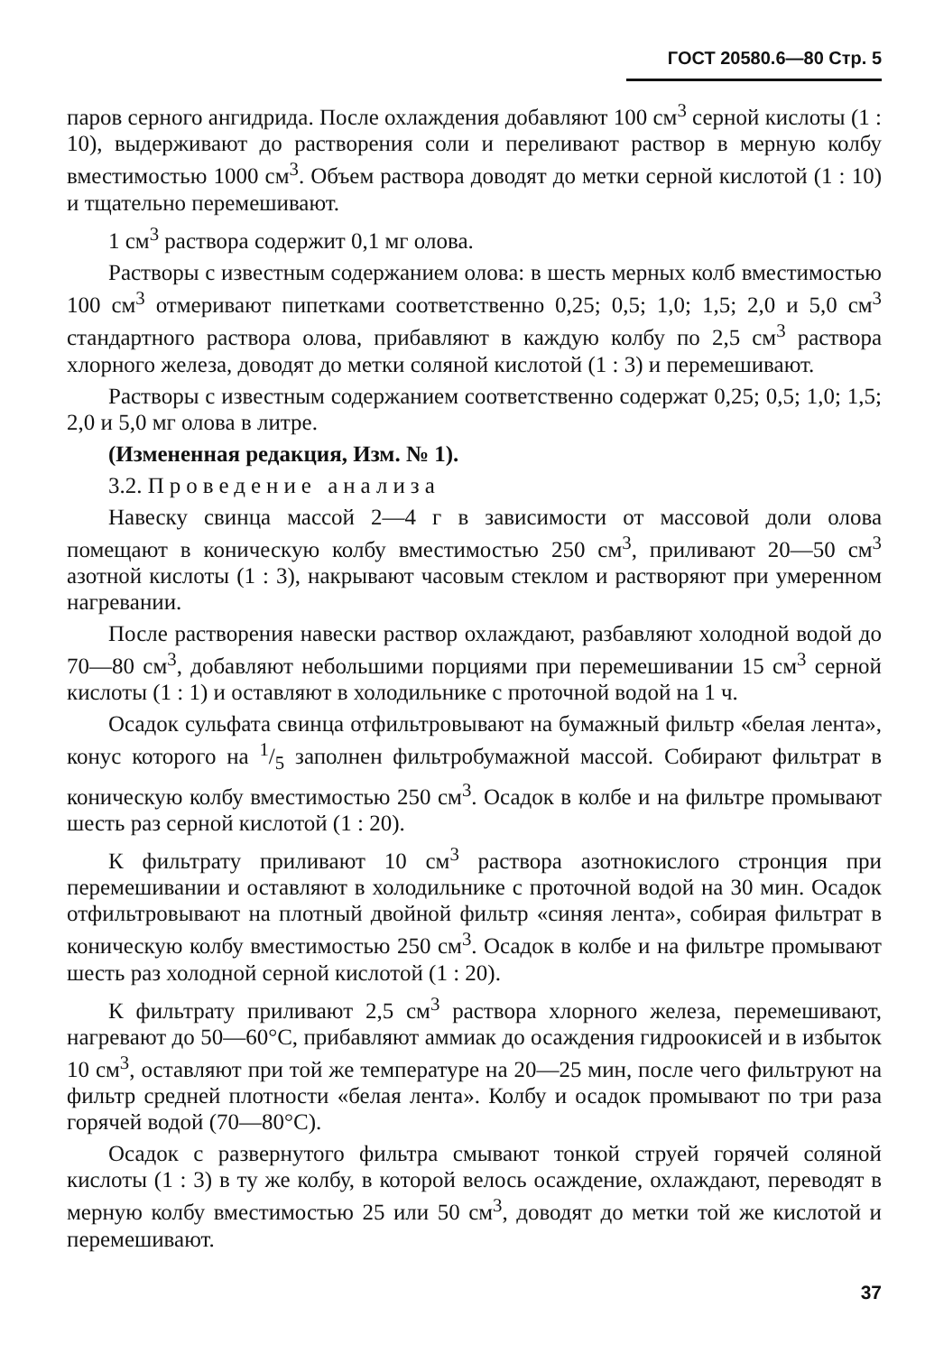ГОСТ 20580.6—80 Стр. 5
паров серного ангидрида. После охлаждения добавляют 100 см<sup>3</sup> серной кислоты (1 : 10), выдерживают до растворения соли и переливают раствор в мерную колбу вместимостью 1000 см<sup>3</sup>. Объем раствора доводят до метки серной кислотой (1 : 10) и тщательно перемешивают.
1 см<sup>3</sup> раствора содержит 0,1 мг олова.
Растворы с известным содержанием олова: в шесть мерных колб вместимостью 100 см<sup>3</sup> отмеривают пипетками соответственно 0,25; 0,5; 1,0; 1,5; 2,0 и 5,0 см<sup>3</sup> стандартного раствора олова, прибавляют в каждую колбу по 2,5 см<sup>3</sup> раствора хлорного железа, доводят до метки соляной кислотой (1 : 3) и перемешивают.
Растворы с известным содержанием соответственно содержат 0,25; 0,5; 1,0; 1,5; 2,0 и 5,0 мг олова в литре.
(Измененная редакция, Изм. № 1).
3.2. Проведение анализа
Навеску свинца массой 2—4 г в зависимости от массовой доли олова помещают в коническую колбу вместимостью 250 см<sup>3</sup>, приливают 20—50 см<sup>3</sup> азотной кислоты (1 : 3), накрывают часовым стеклом и растворяют при умеренном нагревании.
После растворения навески раствор охлаждают, разбавляют холодной водой до 70—80 см<sup>3</sup>, добавляют небольшими порциями при перемешивании 15 см<sup>3</sup> серной кислоты (1 : 1) и оставляют в холодильнике с проточной водой на 1 ч.
Осадок сульфата свинца отфильтровывают на бумажный фильтр «белая лента», конус которого на 1/5 заполнен фильтробумажной массой. Собирают фильтрат в коническую колбу вместимостью 250 см<sup>3</sup>. Осадок в колбе и на фильтре промывают шесть раз серной кислотой (1 : 20).
К фильтрату приливают 10 см<sup>3</sup> раствора азотнокислого стронция при перемешивании и оставляют в холодильнике с проточной водой на 30 мин. Осадок отфильтровывают на плотный двойной фильтр «синяя лента», собирая фильтрат в коническую колбу вместимостью 250 см<sup>3</sup>. Осадок в колбе и на фильтре промывают шесть раз холодной серной кислотой (1 : 20).
К фильтрату приливают 2,5 см<sup>3</sup> раствора хлорного железа, перемешивают, нагревают до 50—60°С, прибавляют аммиак до осаждения гидроокисей и в избыток 10 см<sup>3</sup>, оставляют при той же температуре на 20—25 мин, после чего фильтруют на фильтр средней плотности «белая лента». Колбу и осадок промывают по три раза горячей водой (70—80°С).
Осадок с развернутого фильтра смывают тонкой струей горячей соляной кислоты (1 : 3) в ту же колбу, в которой велось осаждение, охлаждают, переводят в мерную колбу вместимостью 25 или 50 см<sup>3</sup>, доводят до метки той же кислотой и перемешивают.
37